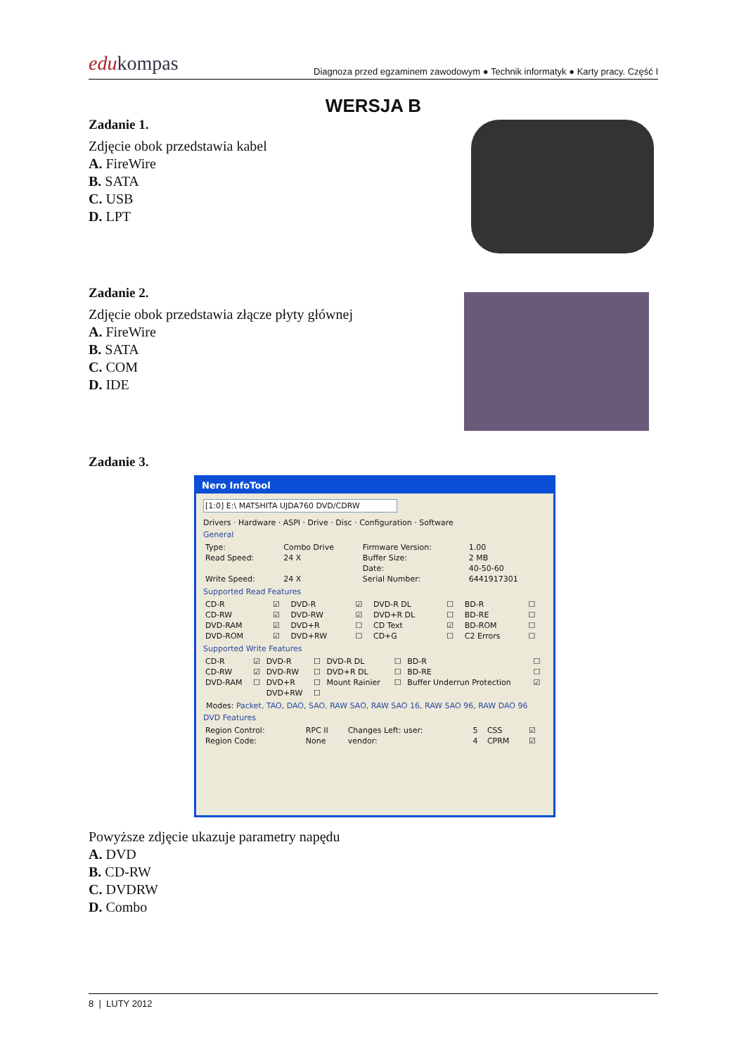edukompas
Diagnoza przed egzaminem zawodowym ● Technik informatyk ● Karty pracy. Część I
WERSJA B
Zadanie 1.
Zdjęcie obok przedstawia kabel
A. FireWire
B. SATA
C. USB
D. LPT
Zadanie 2.
Zdjęcie obok przedstawia złącze płyty głównej
A. FireWire
B. SATA
C. COM
D. IDE
Zadanie 3.
Nero InfoTool
[1:0] E:\ MATSHITA UJDA760 DVD/CDRW
Drivers · Hardware · ASPI · Drive · Disc · Configuration · Software
General
| Type: | Combo Drive | Firmware Version: | 1.00 |
| Read Speed: | 24 X | Buffer Size: | 2 MB |
| | | Date: | 40-50-60 |
| Write Speed: | 24 X | Serial Number: | 6441917301 |
Supported Read Features
| CD-R | ☑ | DVD-R | ☑ | DVD-R DL | ☐ | BD-R | ☐ |
| CD-RW | ☑ | DVD-RW | ☑ | DVD+R DL | ☐ | BD-RE | ☐ |
| DVD-RAM | ☑ | DVD+R | ☐ | CD Text | ☑ | BD-ROM | ☐ |
| DVD-ROM | ☑ | DVD+RW | ☐ | CD+G | ☐ | C2 Errors | ☐ |
Supported Write Features
| CD-R | ☑ | DVD-R | ☐ | DVD-R DL | ☐ | BD-R | ☐ |
| CD-RW | ☑ | DVD-RW | ☐ | DVD+R DL | ☐ | BD-RE | ☐ |
| DVD-RAM | ☐ | DVD+R | ☐ | Mount Rainier | ☐ | Buffer Underrun Protection | ☑ |
| | | DVD+RW | ☐ | | | | |
Modes: Packet, TAO, DAO, SAO, RAW SAO, RAW SAO 16, RAW SAO 96, RAW DAO 96
DVD Features
| Region Control: | RPC II | Changes Left: user: | 5 | CSS | ☑ |
| Region Code: | None | vendor: | 4 | CPRM | ☑ |
Powyższe zdjęcie ukazuje parametry napędu
A. DVD
B. CD-RW
C. DVDRW
D. Combo
8 | LUTY 2012